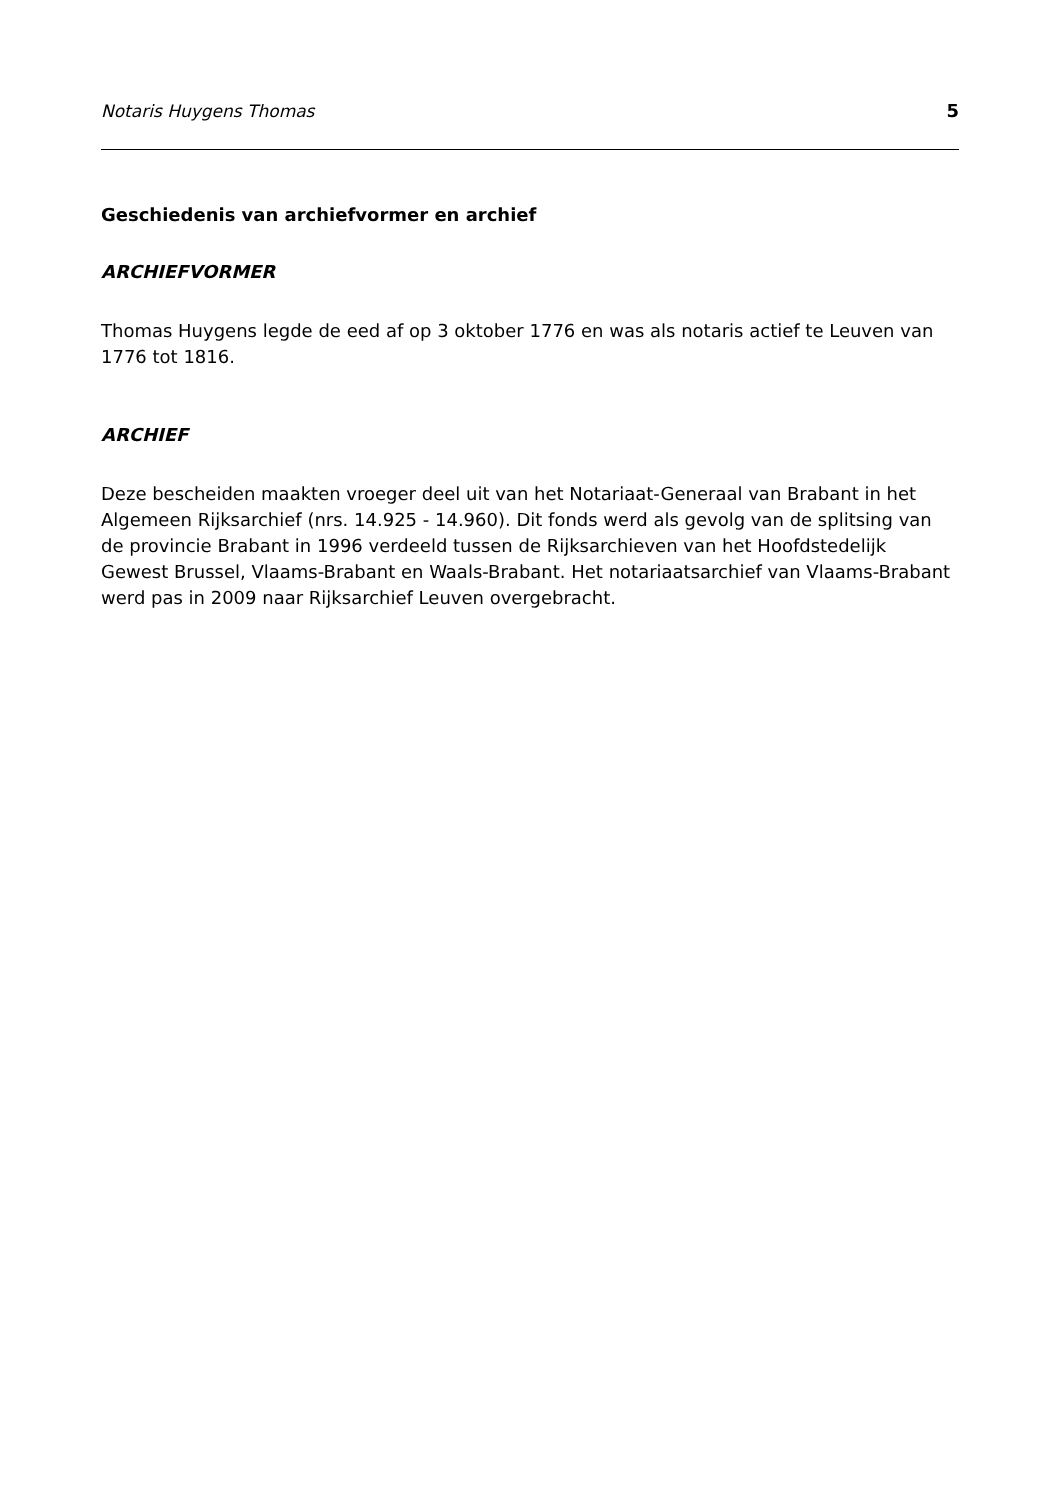Notaris Huygens Thomas 5
Geschiedenis van archiefvormer en archief
ARCHIEFVORMER
Thomas Huygens legde de eed af op 3 oktober 1776 en was als notaris actief te Leuven van 1776 tot 1816.
ARCHIEF
Deze bescheiden maakten vroeger deel uit van het Notariaat-Generaal van Brabant in het Algemeen Rijksarchief (nrs. 14.925 - 14.960). Dit fonds werd als gevolg van de splitsing van de provincie Brabant in 1996 verdeeld tussen de Rijksarchieven van het Hoofdstedelijk Gewest Brussel, Vlaams-Brabant en Waals-Brabant. Het notariaatsarchief van Vlaams-Brabant werd pas in 2009 naar Rijksarchief Leuven overgebracht.